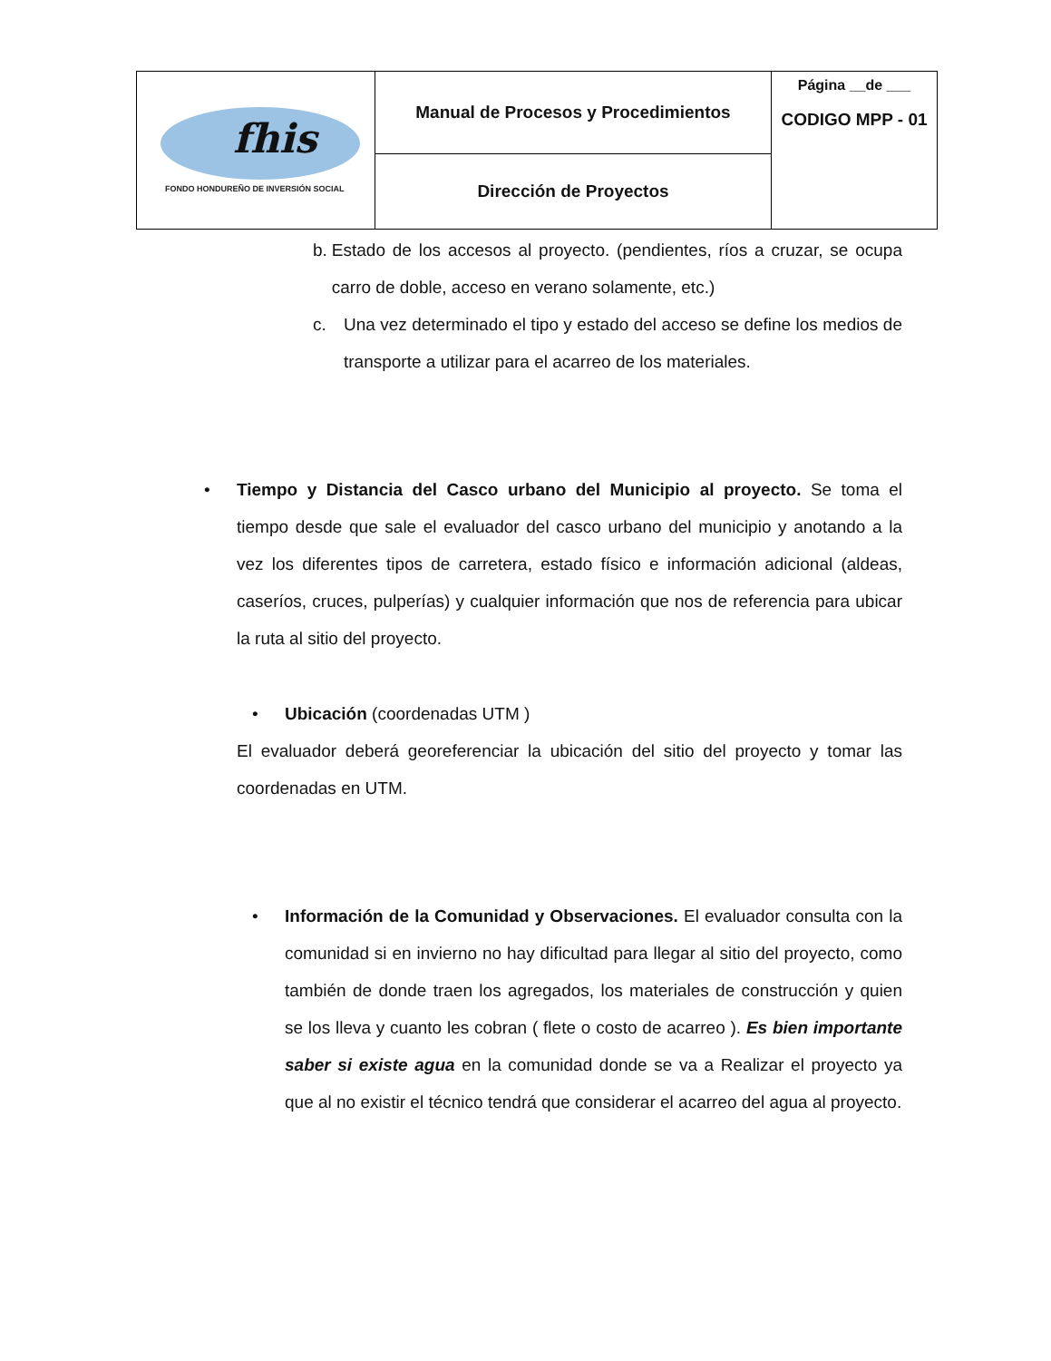| fhis FONDO HONDUREÑO DE INVERSIÓN SOCIAL | Manual de Procesos y Procedimientos | Página __de ___ CODIGO MPP - 01 |
| | Dirección de Proyectos | |
b. Estado de los accesos al proyecto. (pendientes, ríos a cruzar, se ocupa carro de doble, acceso en verano solamente, etc.)
c. Una vez determinado el tipo y estado del acceso se define los medios de transporte a utilizar para el acarreo de los materiales.
• Tiempo y Distancia del Casco urbano del Municipio al proyecto. Se toma el tiempo desde que sale el evaluador del casco urbano del municipio y anotando a la vez los diferentes tipos de carretera, estado físico e información adicional (aldeas, caseríos, cruces, pulperías) y cualquier información que nos de referencia para ubicar la ruta al sitio del proyecto.
• Ubicación (coordenadas UTM )
El evaluador deberá georeferenciar la ubicación del sitio del proyecto y tomar las coordenadas en UTM.
• Información de la Comunidad y Observaciones. El evaluador consulta con la comunidad si en invierno no hay dificultad para llegar al sitio del proyecto, como también de donde traen los agregados, los materiales de construcción y quien se los lleva y cuanto les cobran ( flete o costo de acarreo ). Es bien importante saber si existe agua en la comunidad donde se va a Realizar el proyecto ya que al no existir el técnico tendrá que considerar el acarreo del agua al proyecto.